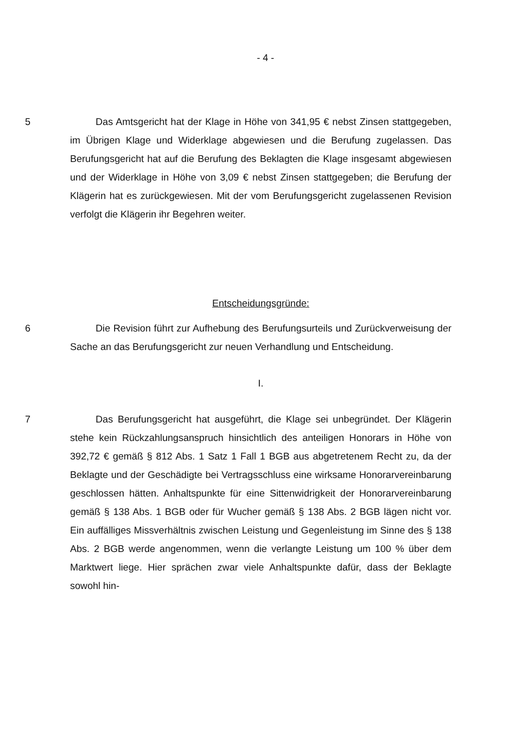- 4 -
5 Das Amtsgericht hat der Klage in Höhe von 341,95 € nebst Zinsen stattgegeben, im Übrigen Klage und Widerklage abgewiesen und die Berufung zugelassen. Das Berufungsgericht hat auf die Berufung des Beklagten die Klage insgesamt abgewiesen und der Widerklage in Höhe von 3,09 € nebst Zinsen stattgegeben; die Berufung der Klägerin hat es zurückgewiesen. Mit der vom Berufungsgericht zugelassenen Revision verfolgt die Klägerin ihr Begehren weiter.
Entscheidungsgründe:
6 Die Revision führt zur Aufhebung des Berufungsurteils und Zurückverweisung der Sache an das Berufungsgericht zur neuen Verhandlung und Entscheidung.
I.
7 Das Berufungsgericht hat ausgeführt, die Klage sei unbegründet. Der Klägerin stehe kein Rückzahlungsanspruch hinsichtlich des anteiligen Honorars in Höhe von 392,72 € gemäß § 812 Abs. 1 Satz 1 Fall 1 BGB aus abgetretenem Recht zu, da der Beklagte und der Geschädigte bei Vertragsschluss eine wirksame Honorarvereinbarung geschlossen hätten. Anhaltspunkte für eine Sittenwidrigkeit der Honorarvereinbarung gemäß § 138 Abs. 1 BGB oder für Wucher gemäß § 138 Abs. 2 BGB lägen nicht vor. Ein auffälliges Missverhältnis zwischen Leistung und Gegenleistung im Sinne des § 138 Abs. 2 BGB werde angenommen, wenn die verlangte Leistung um 100 % über dem Marktwert liege. Hier sprächen zwar viele Anhaltspunkte dafür, dass der Beklagte sowohl hin-